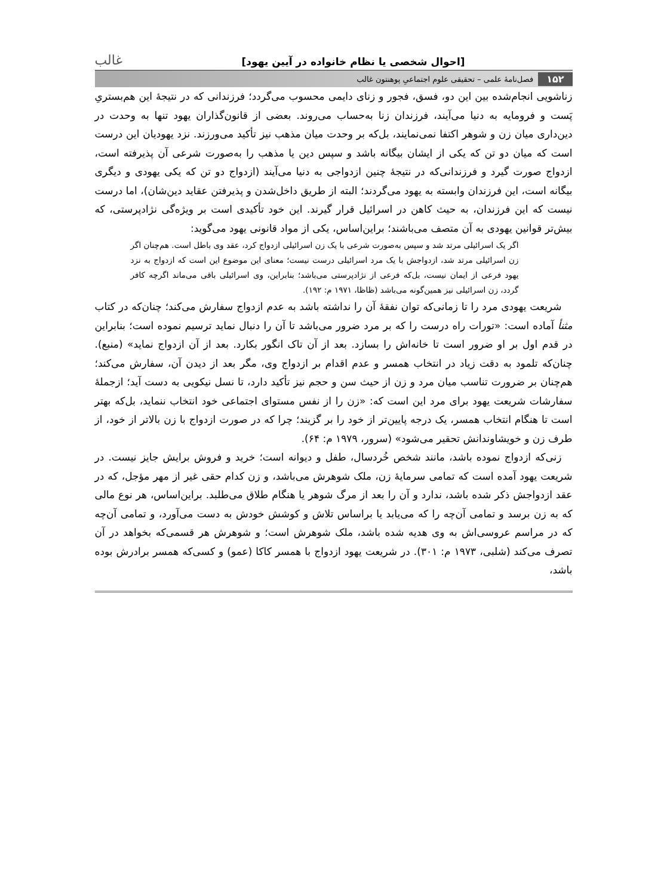[احوال شخصی یا نظام خانواده در آیین یهود] غالب
۱۵۲ فصل‌نامهٔ علمی – تحقیقی علوم اجتماعیِ پوهنتون غالب
زناشویی انجام‌شده بین این دو، فسق، فجور و زنای دایمی محسوب می‌گردد؛ فرزندانی که در نتیجهٔ این هم‌بستریِ پَست و فرومایه به دنیا می‌آیند، فرزندان زنا به‌حساب می‌روند. بعضی از قانون‌گذاران یهود تنها به وحدت در دین‌داری میان زن و شوهر اکتفا نمی‌نمایند، بل‌که بر وحدت میان مذهب نیز تأکید می‌ورزند. نزد یهودیان این درست است که میان دو تن که یکی از ایشان بیگانه باشد و سپس دین یا مذهب را به‌صورت شرعی آن پذیرفته است، ازدواج صورت گیرد و فرزندانی‌که در نتیجهٔ چنین ازدواجی به دنیا می‌آیند (ازدواج دو تن که یکی یهودی و دیگری بیگانه است، این فرزندان وابسته به یهود می‌گردند؛ البته از طریق داخل‌شدن و پذیرفتن عقاید دین‌شان)، اما درست نیست که این فرزندان، به حیث کاهن در اسرائیل قرار گیرند. این خود تأکیدی است بر ویژه‌گی نژادپرستی، که بیش‌تر قوانین یهودی به آن متصف می‌باشند؛ براین‌اساس، یکی از مواد قانونی یهود می‌گوید:
اگر یک اسرائیلی مرتد شد و سپس به‌صورت شرعی با یک زن اسرائیلی ازدواج کرد، عقد وی باطل است. هم‌چنان اگر زن اسرائیلی مرتد شد، ازدواجش با یک مرد اسرائیلی درست نیست؛ معنای این موضوع این است که ازدواج به نزد یهود فرعی از ایمان نیست، بل‌که فرعی از نژادپرستی می‌باشد؛ بنابراین، وی اسرائیلی باقی می‌ماند اگرچه کافر گردد، زن اسرائیلی نیز همین‌گونه می‌باشد (ظاظا، ۱۹۷۱ م: ۱۹۲).
شریعت یهودی مرد را تا زمانی‌که توان نفقهٔ آن را نداشته باشد به عدم ازدواج سفارش می‌کند؛ چنان‌که در کتاب مثنأ آماده است: «تورات راه درست را که بر مرد ضرور می‌باشد تا آن را دنبال نماید ترسیم نموده است؛ بنابراین در قدم اول بر او ضرور است تا خانه‌اش را بسازد. بعد از آن تاک انگور بکارد. بعد از آن ازدواج نماید» (منبع). چنان‌که تلمود به دقت زیاد در انتخاب همسر و عدم اقدام بر ازدواج وی، مگر بعد از دیدن آن، سفارش می‌کند؛ هم‌چنان بر ضرورت تناسب میان مرد و زن از حیث سن و حجم نیز تأکید دارد، تا نسل نیکویی به دست آید؛ ازجملهٔ سفارشات شریعت یهود برای مرد این است که: «زن را از نفس مستوای اجتماعی خود انتخاب ننماید، بل‌که بهتر است تا هنگام انتخاب همسر، یک درجه پایین‌تر از خود را بر گزیند؛ چرا که در صورت ازدواج با زن بالاتر از خود، از طرف زن و خویشاوندانش تحقیر می‌شود» (سرور، ۱۹۷۹ م: ۶۴).
زنی‌که ازدواج نموده باشد، مانند شخص خُردسال، طفل و دیوانه است؛ خرید و فروش برایش جایز نیست. در شریعت یهود آمده است که تمامی سرمایهٔ زن، ملک شوهرش می‌باشد، و زن کدام حقی غیر از مهر مؤجل، که در عقد ازدواجش ذکر شده باشد، ندارد و آن را بعد از مرگ شوهر یا هنگام طلاق می‌طلبد. براین‌اساس، هر نوع مالی که به زن برسد و تمامی آن‌چه را که می‌یابد یا براساس تلاش و کوشش خودش به دست می‌آورد، و تمامی آن‌چه که در مراسم عروسی‌اش به وی هدیه شده باشد، ملک شوهرش است؛ و شوهرش هر قسمی‌که بخواهد در آن تصرف می‌کند (شلبی، ۱۹۷۳ م: ۳۰۱). در شریعت یهود ازدواج با همسر کاکا (عمو) و کسی‌که همسر برادرش بوده باشد،